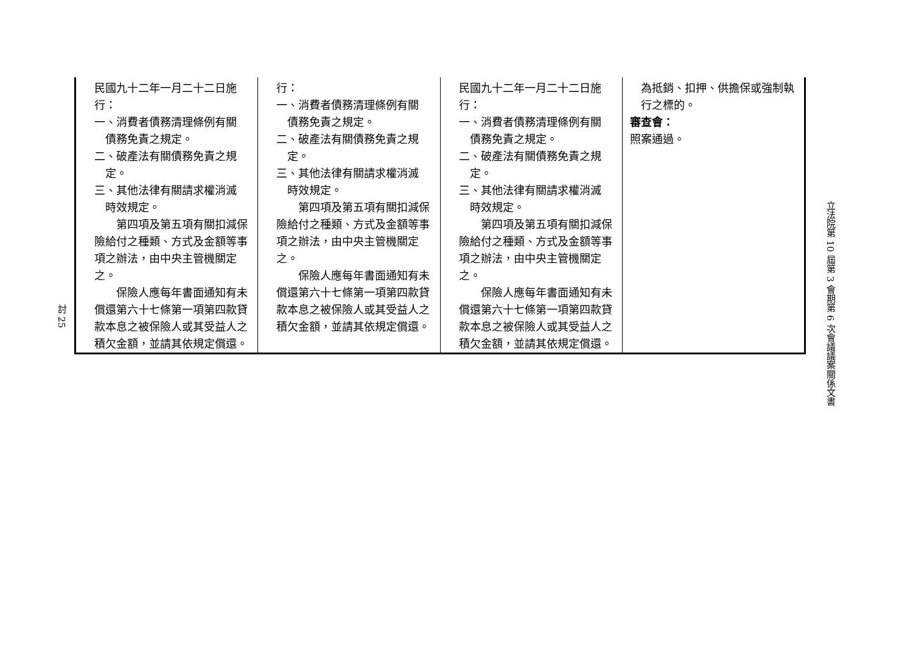討 25
| 民國九十二年一月二十二日施行： 一、消費者債務清理條例有關 債務免責之規定。 二、破產法有關債務免責之規 定。 三、其他法律有關請求權消滅 時效規定。 第四項及第五項有關扣減保險給付之種類、方式及金額等事項之辦法，由中央主管機關定之。 保險人應每年書面通知有未償還第六十七條第一項第四款貸款本息之被保險人或其受益人之積欠金額，並請其依規定償還。 | 行： 一、消費者債務清理條例有關 債務免責之規定。 二、破產法有關債務免責之規 定。 三、其他法律有關請求權消滅 時效規定。 第四項及第五項有關扣減保險給付之種類、方式及金額等事項之辦法，由中央主管機關定之。 保險人應每年書面通知有未償還第六十七條第一項第四款貸款本息之被保險人或其受益人之積欠金額，並請其依規定償還。 | 民國九十二年一月二十二日施行： 一、消費者債務清理條例有關 債務免責之規定。 二、破產法有關債務免責之規 定。 三、其他法律有關請求權消滅 時效規定。 第四項及第五項有關扣減保險給付之種類、方式及金額等事項之辦法，由中央主管機關定之。 保險人應每年書面通知有未償還第六十七條第一項第四款貸款本息之被保險人或其受益人之積欠金額，並請其依規定償還。 | 為抵銷、扣押、供擔保或強制執行之標的。 審查會： 照案通過。 |
立法院第 10 屆第 3 會期第 6 次會議議案關係文書